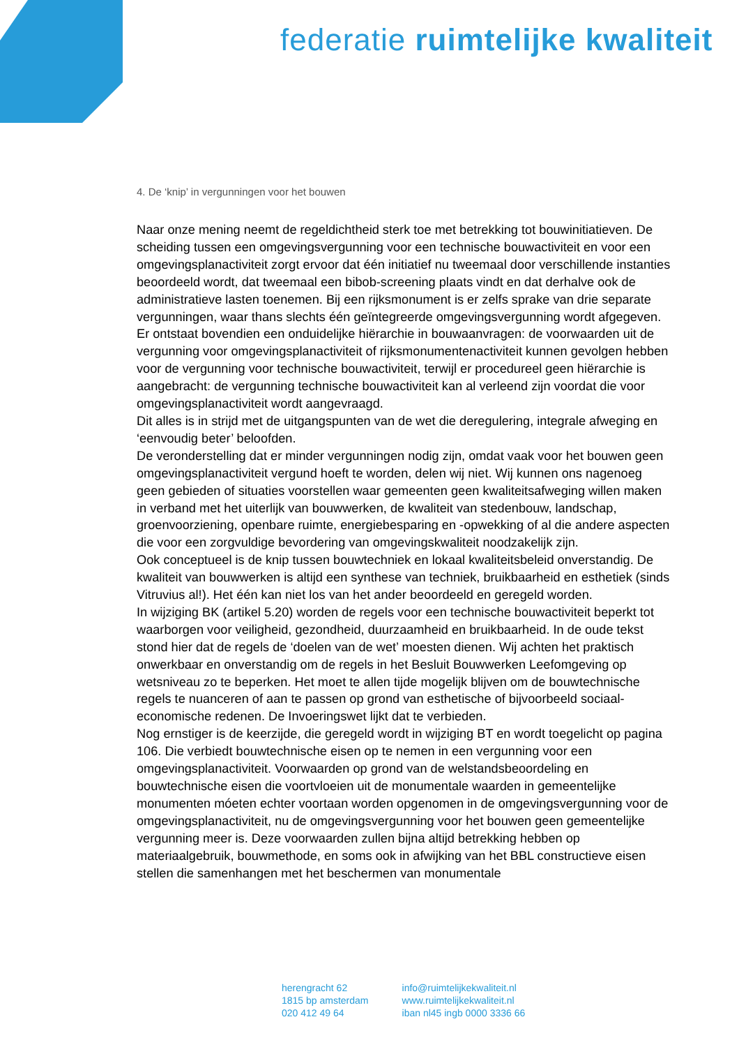federatie ruimtelijke kwaliteit
4. De ‘knip’ in vergunningen voor het bouwen
Naar onze mening neemt de regeldichtheid sterk toe met betrekking tot bouwinitiatieven. De scheiding tussen een omgevingsvergunning voor een technische bouwactiviteit en voor een omgevingsplanactiviteit zorgt ervoor dat één initiatief nu tweemaal door verschillende instanties beoordeeld wordt, dat tweemaal een bibob-screening plaats vindt en dat derhalve ook de administratieve lasten toenemen. Bij een rijksmonument is er zelfs sprake van drie separate vergunningen, waar thans slechts één geïntegreerde omgevingsvergunning wordt afgegeven.
Er ontstaat bovendien een onduidelijke hiërarchie in bouwaanvragen: de voorwaarden uit de vergunning voor omgevingsplanactiviteit of rijksmonumentenactiviteit kunnen gevolgen hebben voor de vergunning voor technische bouwactiviteit, terwijl er procedureel geen hiërarchie is aangebracht: de vergunning technische bouwactiviteit kan al verleend zijn voordat die voor omgevingsplanactiviteit wordt aangevraagd.
Dit alles is in strijd met de uitgangspunten van de wet die deregulering, integrale afweging en ‘eenvoudig beter’ beloofden.
De veronderstelling dat er minder vergunningen nodig zijn, omdat vaak voor het bouwen geen omgevingsplanactiviteit vergund hoeft te worden, delen wij niet. Wij kunnen ons nagenoeg geen gebieden of situaties voorstellen waar gemeenten geen kwaliteitsafweging willen maken in verband met het uiterlijk van bouwwerken, de kwaliteit van stedenbouw, landschap, groenvoorziening, openbare ruimte, energiebesparing en -opwekking of al die andere aspecten die voor een zorgvuldige bevordering van omgevingskwaliteit noodzakelijk zijn.
Ook conceptueel is de knip tussen bouwtechniek en lokaal kwaliteitsbeleid onverstandig. De kwaliteit van bouwwerken is altijd een synthese van techniek, bruikbaarheid en esthetiek (sinds Vitruvius al!). Het één kan niet los van het ander beoordeeld en geregeld worden.
In wijziging BK (artikel 5.20) worden de regels voor een technische bouwactiviteit beperkt tot waarborgen voor veiligheid, gezondheid, duurzaamheid en bruikbaarheid. In de oude tekst stond hier dat de regels de ‘doelen van de wet’ moesten dienen. Wij achten het praktisch onwerkbaar en onverstandig om de regels in het Besluit Bouwwerken Leefomgeving op wetsniveau zo te beperken. Het moet te allen tijde mogelijk blijven om de bouwtechnische regels te nuanceren of aan te passen op grond van esthetische of bijvoorbeeld sociaal-economische redenen. De Invoeringswet lijkt dat te verbieden.
Nog ernstiger is de keerzijde, die geregeld wordt in wijziging BT en wordt toegelicht op pagina 106. Die verbiedt bouwtechnische eisen op te nemen in een vergunning voor een omgevingsplanactiviteit. Voorwaarden op grond van de welstandsbeoordeling en bouwtechnische eisen die voortvloeien uit de monumentale waarden in gemeentelijke monumenten móeten echter voortaan worden opgenomen in de omgevingsvergunning voor de omgevingsplanactiviteit, nu de omgevingsvergunning voor het bouwen geen gemeentelijke vergunning meer is. Deze voorwaarden zullen bijna altijd betrekking hebben op materiaalgebruik, bouwmethode, en soms ook in afwijking van het BBL constructieve eisen stellen die samenhangen met het beschermen van monumentale
herengracht 62
1815 bp amsterdam
020 412 49 64
info@ruimtelijkekwaliteit.nl
www.ruimtelijkekwaliteit.nl
iban nl45 ingb 0000 3336 66